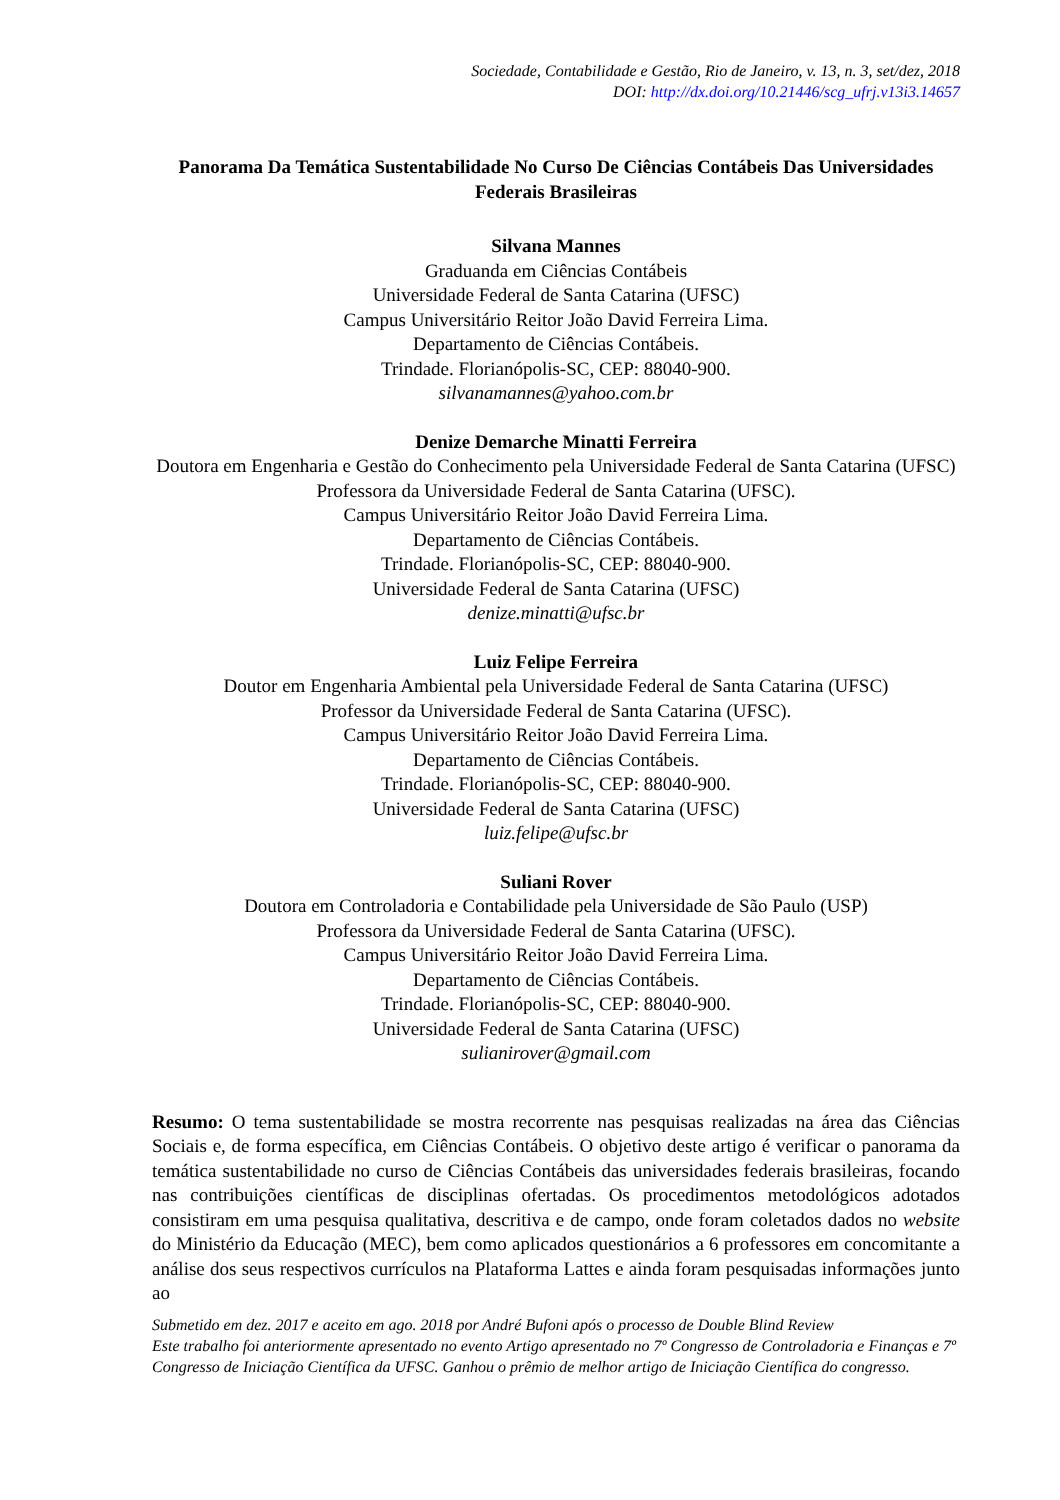Sociedade, Contabilidade e Gestão, Rio de Janeiro, v. 13, n. 3, set/dez, 2018
DOI: http://dx.doi.org/10.21446/scg_ufrj.v13i3.14657
Panorama Da Temática Sustentabilidade No Curso De Ciências Contábeis Das Universidades Federais Brasileiras
Silvana Mannes
Graduanda em Ciências Contábeis
Universidade Federal de Santa Catarina (UFSC)
Campus Universitário Reitor João David Ferreira Lima.
Departamento de Ciências Contábeis.
Trindade. Florianópolis-SC, CEP: 88040-900.
silvanamannes@yahoo.com.br
Denize Demarche Minatti Ferreira
Doutora em Engenharia e Gestão do Conhecimento pela Universidade Federal de Santa Catarina (UFSC)
Professora da Universidade Federal de Santa Catarina (UFSC).
Campus Universitário Reitor João David Ferreira Lima.
Departamento de Ciências Contábeis.
Trindade. Florianópolis-SC, CEP: 88040-900.
Universidade Federal de Santa Catarina (UFSC)
denize.minatti@ufsc.br
Luiz Felipe Ferreira
Doutor em Engenharia Ambiental pela Universidade Federal de Santa Catarina (UFSC)
Professor da Universidade Federal de Santa Catarina (UFSC).
Campus Universitário Reitor João David Ferreira Lima.
Departamento de Ciências Contábeis.
Trindade. Florianópolis-SC, CEP: 88040-900.
Universidade Federal de Santa Catarina (UFSC)
luiz.felipe@ufsc.br
Suliani Rover
Doutora em Controladoria e Contabilidade pela Universidade de São Paulo (USP)
Professora da Universidade Federal de Santa Catarina (UFSC).
Campus Universitário Reitor João David Ferreira Lima.
Departamento de Ciências Contábeis.
Trindade. Florianópolis-SC, CEP: 88040-900.
Universidade Federal de Santa Catarina (UFSC)
sulianirover@gmail.com
Resumo: O tema sustentabilidade se mostra recorrente nas pesquisas realizadas na área das Ciências Sociais e, de forma específica, em Ciências Contábeis. O objetivo deste artigo é verificar o panorama da temática sustentabilidade no curso de Ciências Contábeis das universidades federais brasileiras, focando nas contribuições científicas de disciplinas ofertadas. Os procedimentos metodológicos adotados consistiram em uma pesquisa qualitativa, descritiva e de campo, onde foram coletados dados no website do Ministério da Educação (MEC), bem como aplicados questionários a 6 professores em concomitante a análise dos seus respectivos currículos na Plataforma Lattes e ainda foram pesquisadas informações junto ao
Submetido em dez. 2017 e aceito em ago. 2018 por André Bufoni após o processo de Double Blind Review
Este trabalho foi anteriormente apresentado no evento Artigo apresentado no 7º Congresso de Controladoria e Finanças e 7º Congresso de Iniciação Científica da UFSC. Ganhou o prêmio de melhor artigo de Iniciação Científica do congresso.